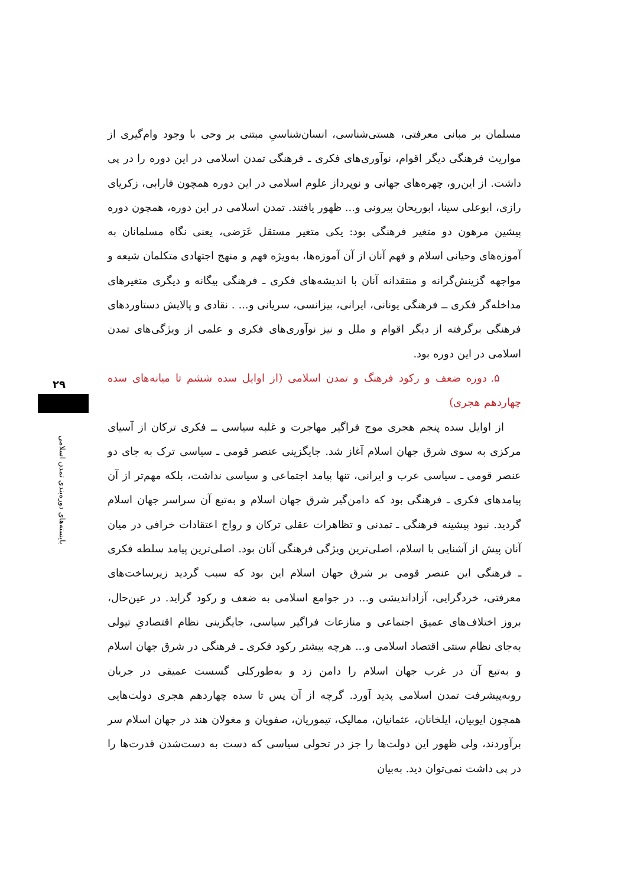مسلمان بر مبانی معرفتی، هستی‌شناسی، انسان‌شناسیِ مبتنی بر وحی با وجود وام‌گیری از مواریث فرهنگی دیگر اقوام، نوآوری‌های فکری ـ فرهنگی تمدن اسلامی در این دوره را در پی داشت. از این‌رو، چهره‌های جهانی و نوپرداز علوم اسلامی در این دوره همچون فارابی، زکریای رازی، ابوعلی سینا، ابوریحان بیرونی و... ظهور یافتند. تمدن اسلامی در این دوره، همچون دوره پیشین مرهون دو متغیر فرهنگی بود: یکی متغیر مستقل عَرَضی، یعنی نگاه مسلمانان به آموزه‌های وحیانی اسلام و فهم آنان از آن آموزه‌ها، به‌ویژه فهم و منهج اجتهادی متکلمان شیعه و مواجهه گزینش‌گرانه و منتقدانه آنان با اندیشه‌های فکری ـ فرهنگی بیگانه و دیگری متغیرهای مداخله‌گر فکری ــ فرهنگی یونانی، ایرانی، بیزانسی، سریانی و... . نقادی و پالایش دستاوردهای فرهنگی برگرفته از دیگر اقوام و ملل و نیز نوآوری‌های فکری و علمی از ویژگی‌های تمدن اسلامی در این دوره بود.
۵. دوره ضعف و رکود فرهنگ و تمدن اسلامی (از اوایل سده ششم تا میانه‌های سده چهاردهم هجری)
از اوایل سده پنجم هجری موج فراگیر مهاجرت و غلبه سیاسی ــ فکری ترکان از آسیای مرکزی به سوی شرق جهان اسلام آغاز شد. جایگزینی عنصر قومی ـ سیاسی ترک به جای دو عنصر قومی ـ سیاسی عرب و ایرانی، تنها پیامد اجتماعی و سیاسی نداشت، بلکه مهم‌تر از آن پیامدهای فکری ـ فرهنگی بود که دامن‌گیر شرق جهان اسلام و به‌تبع آن سراسر جهان اسلام گردید. نبود پیشینه فرهنگی ـ تمدنی و تظاهرات عقلی ترکان و رواج اعتقادات خرافی در میان آنان پیش از آشنایی با اسلام، اصلی‌ترین ویژگی فرهنگی آنان بود. اصلی‌ترین پیامد سلطه فکری ـ فرهنگی این عنصر قومی بر شرق جهان اسلام این بود که سبب گردید زیرساخت‌های معرفتی، خردگرایی، آزاداندیشی و... در جوامع اسلامی به ضعف و رکود گراید. در عین‌حال، بروز اختلاف‌های عمیق اجتماعی و منازعات فراگیر سیاسی، جایگزینی نظام اقتصادیِ تیولی به‌جای نظام سنتی اقتصاد اسلامی و... هرچه بیشتر رکود فکری ـ فرهنگی در شرق جهان اسلام و به‌تبع آن در غرب جهان اسلام را دامن زد و به‌طورکلی گسست عمیقی در جریان روبه‌پیشرفت تمدن اسلامی پدید آورد. گرچه از آن پس تا سده چهاردهم هجری دولت‌هایی همچون ایوبیان، ایلخانان، عثمانیان، ممالیک، تیموریان، صفویان و مغولان هند در جهان اسلام سر برآوردند، ولی ظهور این دولت‌ها را جز در تحولی سیاسی که دست به دست‌شدن قدرت‌ها را در پی داشت نمی‌توان دید. به‌بیان
۲۹
بایسته‌های دوره‌بندی تمدن اسلامی